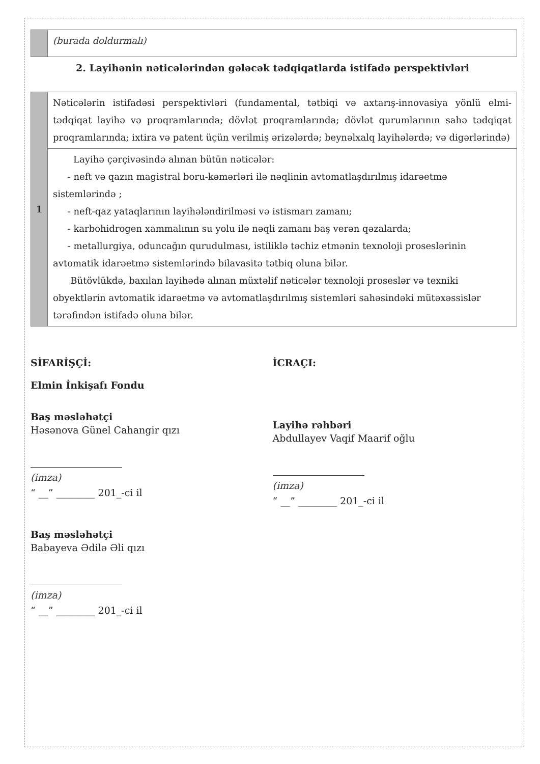| | (burada doldurmalı) |
2. Layihənin nəticələrindən gələcək tədqiqatlarda istifadə perspektivləri
| 1 | Nəticələrin istifadəsi perspektivləri (fundamental, tətbiqi və axtarış-innovasiya yönlü elmi-tədqiqat layihə və proqramlarında; dövlət proqramlarında; dövlət qurumlarının sahə tədqiqat proqramlarında; ixtira və patent üçün verilmiş ərizələrdə; beynəlxalq layihələrdə; və digərlərində) |
| | Layihə çərçivəsində alınan bütün nəticələr: - neft və qazın magistral boru-kəmərləri ilə nəqlinin avtomatlaşdırılmış idarəetmə sistemlərində ; - neft-qaz yataqlarının layihələndirilməsi və istismarı zamanı; - karbohidrogen xammalının su yolu ilə nəqli zamanı baş verən qəzalarda; - metallurgiya, oduncağın qurudulması, istiliklə təchiz etmənin texnoloji proseslərinin avtomatik idarəetmə sistemlərində bilavasitə tətbiq oluna bilər. Bütövlükdə, baxılan layihədə alınan müxtəlif nəticələr texnoloji proseslər və texniki obyektlərin avtomatik idarəetmə və avtomatlaşdırılmış sistemləri sahəsindəki mütəxəssislər tərəfindən istifadə oluna bilər. |
SİFARİŞÇİ:
Elmin İnkişafı Fondu
Baş məsləhətçi
Həsənova Günel Cahangir qızı
(imza)
“ __” ________ 201_-ci il
Baş məsləhətçi
Babayeva Ədilə Əli qızı
(imza)
“ __” ________ 201_-ci il
İCRAÇI:
Layihə rəhbəri
Abdullayev Vaqif Maarif oğlu
(imza)
“ __” ________ 201_-ci il